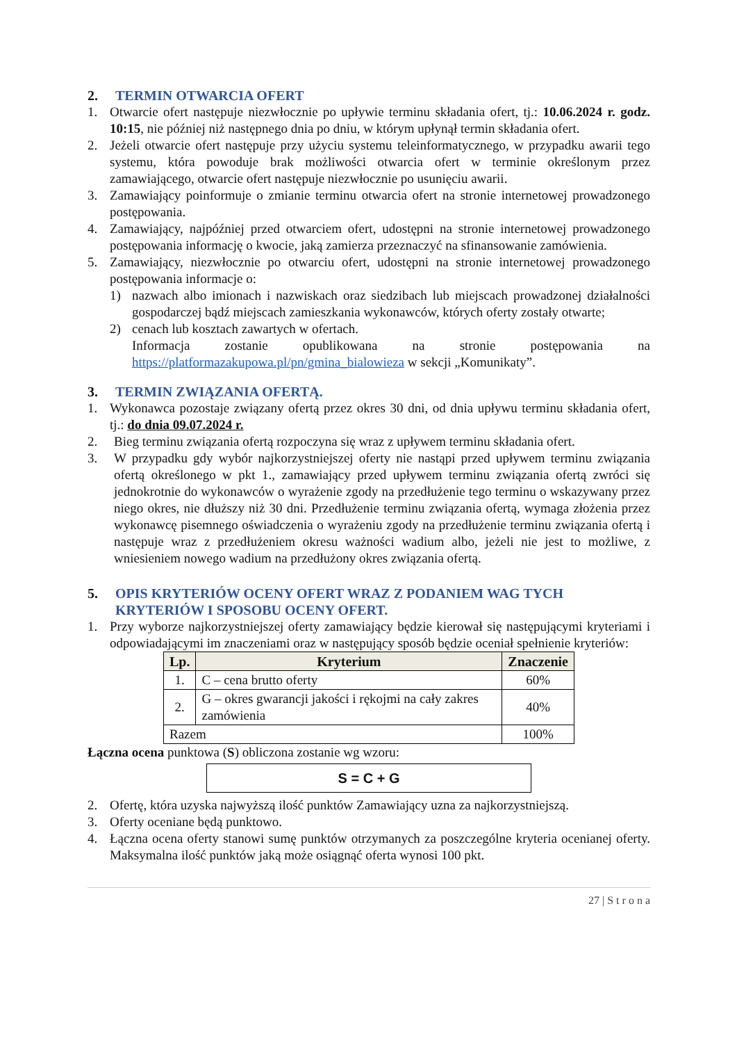2. TERMIN OTWARCIA OFERT
1. Otwarcie ofert następuje niezwłocznie po upływie terminu składania ofert, tj.: 10.06.2024 r. godz. 10:15, nie później niż następnego dnia po dniu, w którym upłynął termin składania ofert.
2. Jeżeli otwarcie ofert następuje przy użyciu systemu teleinformatycznego, w przypadku awarii tego systemu, która powoduje brak możliwości otwarcia ofert w terminie określonym przez zamawiającego, otwarcie ofert następuje niezwłocznie po usunięciu awarii.
3. Zamawiający poinformuje o zmianie terminu otwarcia ofert na stronie internetowej prowadzonego postępowania.
4. Zamawiający, najpóźniej przed otwarciem ofert, udostępni na stronie internetowej prowadzonego postępowania informację o kwocie, jaką zamierza przeznaczyć na sfinansowanie zamówienia.
5. Zamawiający, niezwłocznie po otwarciu ofert, udostępni na stronie internetowej prowadzonego postępowania informacje o:
1) nazwach albo imionach i nazwiskach oraz siedzibach lub miejscach prowadzonej działalności gospodarczej bądź miejscach zamieszkania wykonawców, których oferty zostały otwarte;
2) cenach lub kosztach zawartych w ofertach.
Informacja zostanie opublikowana na stronie postępowania na https://platformazakupowa.pl/pn/gmina_bialowieza w sekcji „Komunikaty”.
3. TERMIN ZWIĄZANIA OFERTĄ.
1. Wykonawca pozostaje związany ofertą przez okres 30 dni, od dnia upływu terminu składania ofert, tj.: do dnia 09.07.2024 r.
2. Bieg terminu związania ofertą rozpoczyna się wraz z upływem terminu składania ofert.
3. W przypadku gdy wybór najkorzystniejszej oferty nie nastąpi przed upływem terminu związania ofertą określonego w pkt 1., zamawiający przed upływem terminu związania ofertą zwróci się jednokrotnie do wykonawców o wyrażenie zgody na przedłużenie tego terminu o wskazywany przez niego okres, nie dłuższy niż 30 dni. Przedłużenie terminu związania ofertą, wymaga złożenia przez wykonawcę pisemnego oświadczenia o wyrażeniu zgody na przedłużenie terminu związania ofertą i następuje wraz z przedłużeniem okresu ważności wadium albo, jeżeli nie jest to możliwe, z wniesieniem nowego wadium na przedłużony okres związania ofertą.
5. OPIS KRYTERIÓW OCENY OFERT WRAZ Z PODANIEM WAG TYCH KRYTERIÓW I SPOSOBU OCENY OFERT.
1. Przy wyborze najkorzystniejszej oferty zamawiający będzie kierował się następującymi kryteriami i odpowiadającymi im znaczeniami oraz w następujący sposób będzie oceniał spełnienie kryteriów:
| Lp. | Kryterium | Znaczenie |
| --- | --- | --- |
| 1. | C – cena brutto oferty | 60% |
| 2. | G – okres gwarancji jakości i rękojmi na cały zakres zamówienia | 40% |
| Razem | | 100% |
Łączna ocena punktowa (S) obliczona zostanie wg wzoru:
S = C + G
2. Ofertę, która uzyska najwyższą ilość punktów Zamawiający uzna za najkorzystniejszą.
3. Oferty oceniane będą punktowo.
4. Łączna ocena oferty stanowi sumę punktów otrzymanych za poszczególne kryteria ocenianej oferty. Maksymalna ilość punktów jaką może osiągnąć oferta wynosi 100 pkt.
27 | S t r o n a